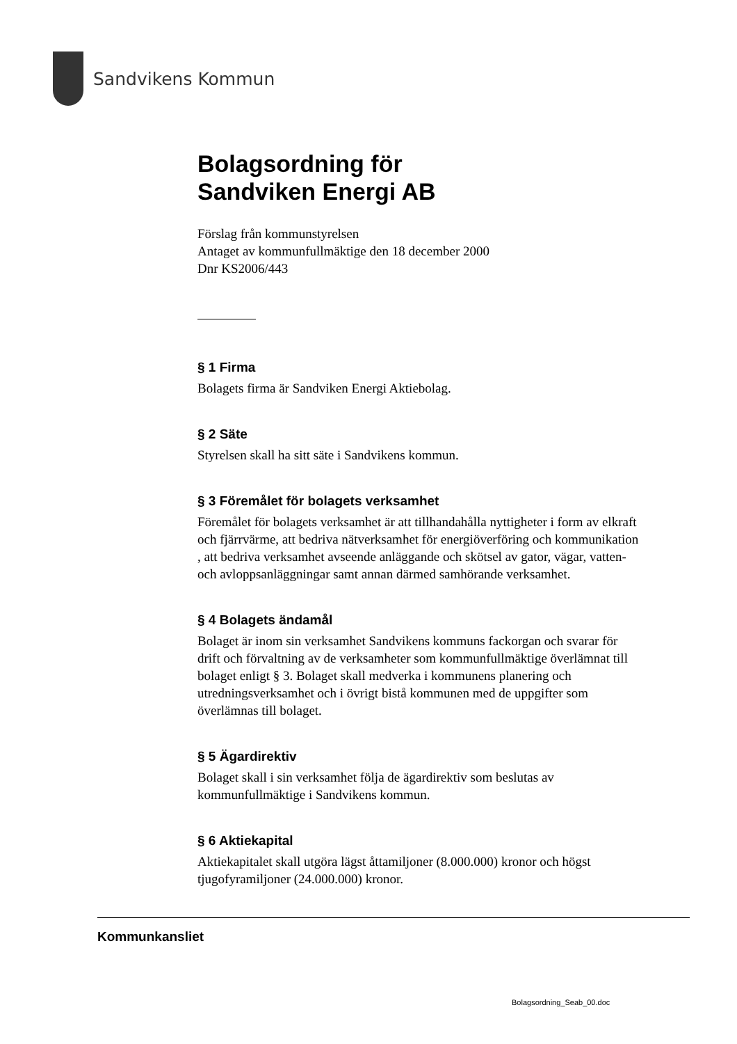Sandvikens Kommun
Bolagsordning för
Sandviken Energi AB
Förslag från kommunstyrelsen
Antaget av kommunfullmäktige den 18 december 2000
Dnr KS2006/443
§ 1 Firma
Bolagets firma är Sandviken Energi Aktiebolag.
§ 2 Säte
Styrelsen skall ha sitt säte i Sandvikens kommun.
§ 3 Föremålet för bolagets verksamhet
Föremålet för bolagets verksamhet är att tillhandahålla nyttigheter i form av elkraft och fjärrvärme, att bedriva nätverksamhet för energiöverföring och kommunikation , att bedriva verksamhet avseende anläggande och skötsel av gator, vägar, vatten- och avloppsanläggningar samt annan därmed samhörande verksamhet.
§ 4 Bolagets ändamål
Bolaget är inom sin verksamhet Sandvikens kommuns fackorgan och svarar för drift och förvaltning av de verksamheter som kommunfullmäktige överlämnat till bolaget enligt § 3. Bolaget skall medverka i kommunens planering och utredningsverksamhet och i övrigt bistå kommunen med de uppgifter som överlämnas till bolaget.
§ 5 Ägardirektiv
Bolaget skall i sin verksamhet följa de ägardirektiv som beslutas av kommunfullmäktige i Sandvikens kommun.
§ 6 Aktiekapital
Aktiekapitalet skall utgöra lägst åttamiljoner (8.000.000) kronor och högst tjugofyramiljoner (24.000.000) kronor.
Kommunkansliet
Bolagsordning_Seab_00.doc